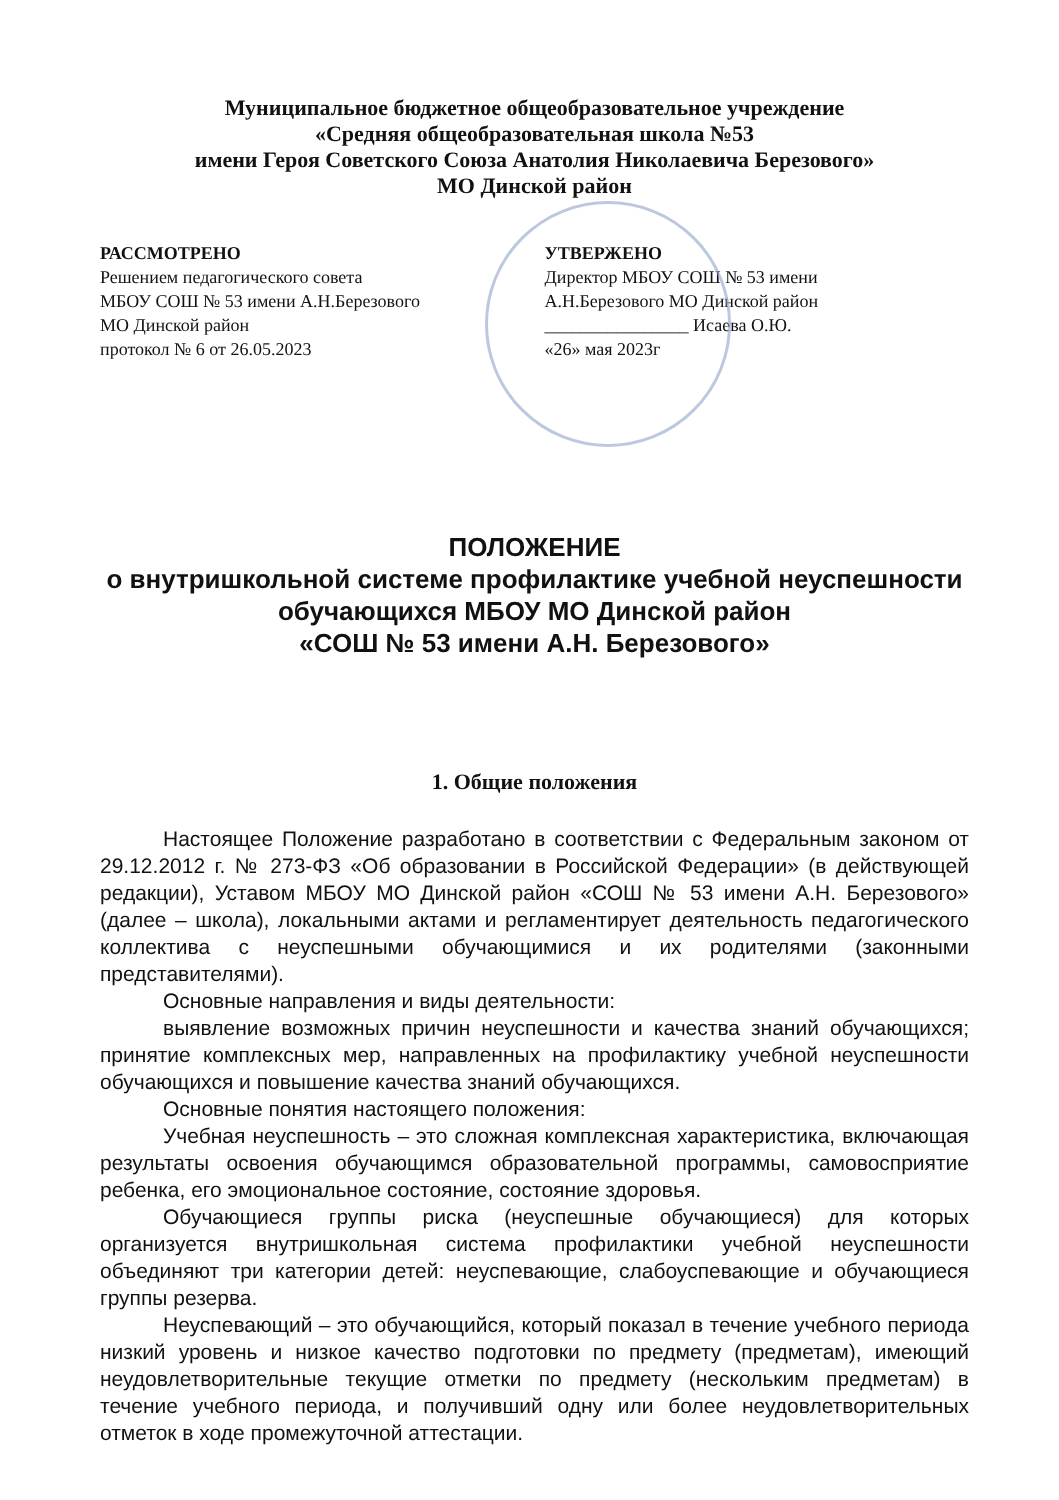Муниципальное бюджетное общеобразовательное учреждение
«Средняя общеобразовательная школа №53
имени Героя Советского Союза Анатолия Николаевича Березового»
МО Динской район
РАССМОТРЕНО
Решением педагогического совета
МБОУ СОШ № 53 имени А.Н.Березового
МО Динской район
протокол № 6 от 26.05.2023
УТВЕРЖЕНО
Директор МБОУ СОШ № 53 имени
А.Н.Березового МО Динской район
________________ Исаева О.Ю.
«26» мая 2023г
ПОЛОЖЕНИЕ
о внутришкольной системе профилактике учебной неуспешности
обучающихся МБОУ МО Динской район
«СОШ № 53 имени А.Н. Березового»
1. Общие положения
Настоящее Положение разработано в соответствии с Федеральным законом от 29.12.2012 г. № 273-ФЗ «Об образовании в Российской Федерации» (в действующей редакции), Уставом МБОУ МО Динской район «СОШ № 53 имени А.Н. Березового» (далее – школа), локальными актами и регламентирует деятельность педагогического коллектива с неуспешными обучающимися и их родителями (законными представителями).
Основные направления и виды деятельности:
выявление возможных причин неуспешности и качества знаний обучающихся; принятие комплексных мер, направленных на профилактику учебной неуспешности обучающихся и повышение качества знаний обучающихся.
Основные понятия настоящего положения:
Учебная неуспешность – это сложная комплексная характеристика, включающая результаты освоения обучающимся образовательной программы, самовосприятие ребенка, его эмоциональное состояние, состояние здоровья.
Обучающиеся группы риска (неуспешные обучающиеся) для которых организуется внутришкольная система профилактики учебной неуспешности объединяют три категории детей: неуспевающие, слабоуспевающие и обучающиеся группы резерва.
Неуспевающий – это обучающийся, который показал в течение учебного периода низкий уровень и низкое качество подготовки по предмету (предметам), имеющий неудовлетворительные текущие отметки по предмету (нескольким предметам) в течение учебного периода, и получивший одну или более неудовлетворительных отметок в ходе промежуточной аттестации.